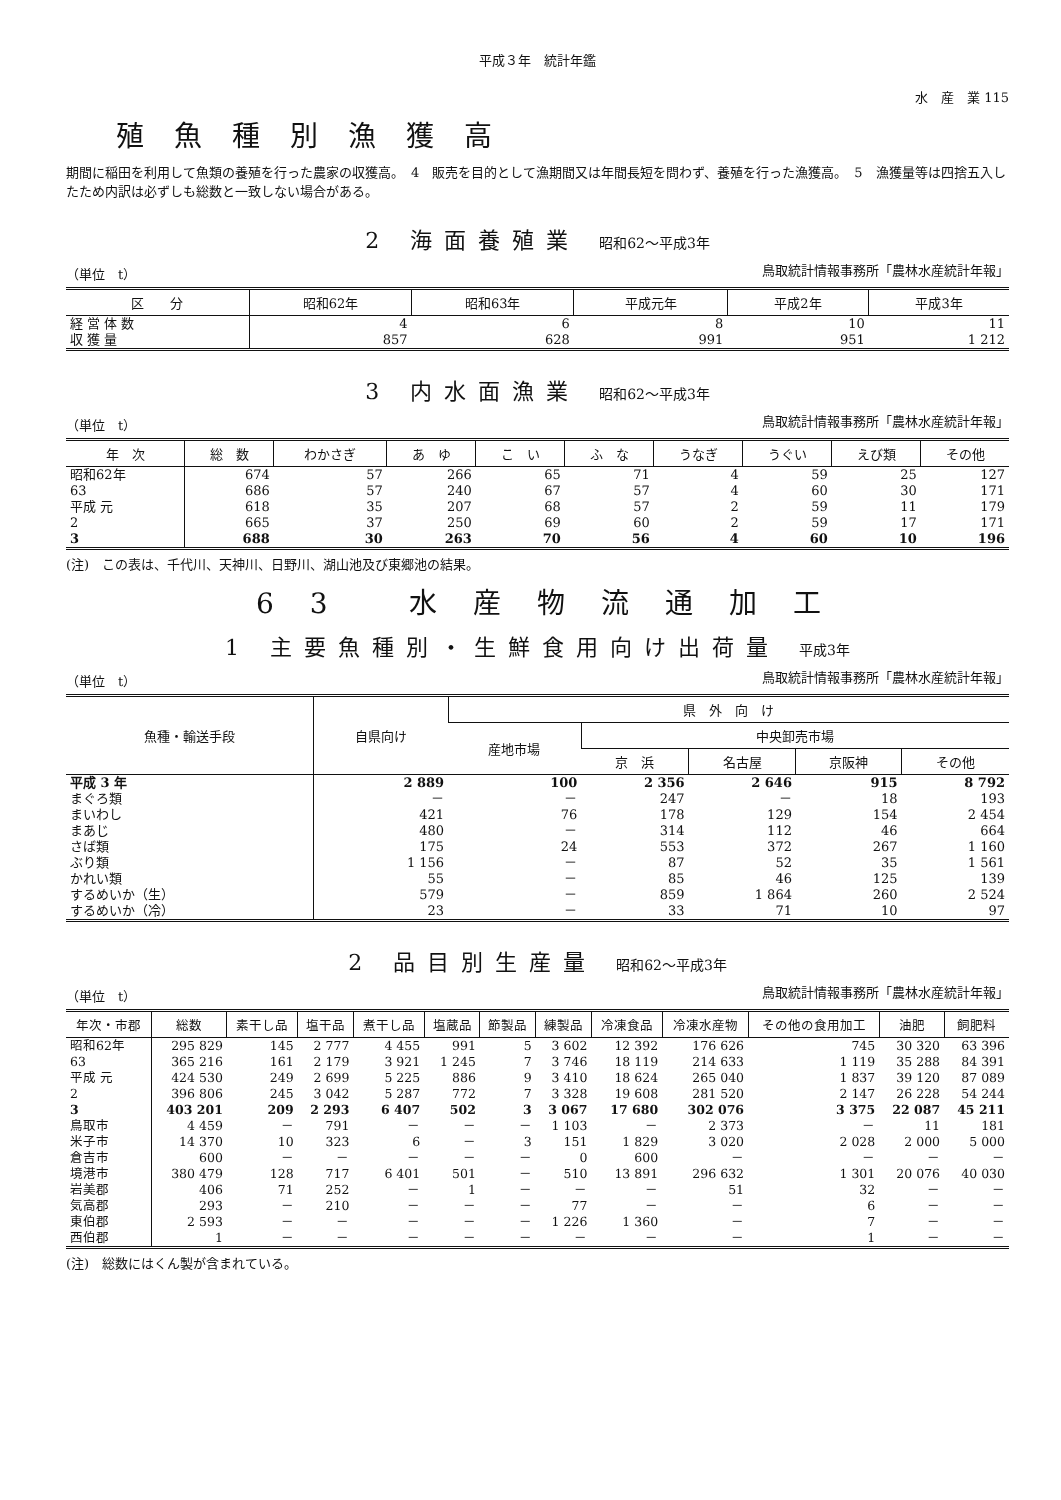平成３年　統計年鑑
水　産　業 115
殖魚種別漁獲高
期間に稲田を利用して魚類の養殖を行った農家の収獲高。　4　販売を目的として漁期間又は年間長短を問わず、養殖を行った漁獲高。　5　漁獲量等は四捨五入したため内訳は必ずしも総数と一致しない場合がある。
2 海面養殖業 昭和62～平成3年
（単位　t） 鳥取統計情報事務所「農林水産統計年報」
| 区 分 | 昭和62年 | 昭和63年 | 平成元年 | 平成2年 | 平成3年 |
| --- | --- | --- | --- | --- | --- |
| 経 営 体 数 | 4 | 6 | 8 | 10 | 11 |
| 収 獲 量 | 857 | 628 | 991 | 951 | 1 212 |
3 内水面漁業 昭和62～平成3年
（単位　t） 鳥取統計情報事務所「農林水産統計年報」
| 年 次 | 総 数 | わかさぎ | あ ゆ | こ い | ふ な | うなぎ | うぐい | えび類 | その他 |
| --- | --- | --- | --- | --- | --- | --- | --- | --- | --- |
| 昭和62年 | 674 | 57 | 266 | 65 | 71 | 4 | 59 | 25 | 127 |
| 63 | 686 | 57 | 240 | 67 | 57 | 4 | 60 | 30 | 171 |
| 平成 元 | 618 | 35 | 207 | 68 | 57 | 2 | 59 | 11 | 179 |
| 2 | 665 | 37 | 250 | 69 | 60 | 2 | 59 | 17 | 171 |
| 3 | 688 | 30 | 263 | 70 | 56 | 4 | 60 | 10 | 196 |
(注)　この表は、千代川、天神川、日野川、湖山池及び東郷池の結果。
63 水産物流通加工
1 主要魚種別・生鮮食用向け出荷量 平成3年
（単位　t） 鳥取統計情報事務所「農林水産統計年報」
| 魚種・輸送手段 | 自県向け | 県 外 向 け | | | | |
| --- | --- | --- | --- | --- | --- | --- |
| | | 産地市場 | 中央卸売市場 | | | |
| | | | 京 浜 | 名古屋 | 京阪神 | その他 |
| 平成 3 年 | 2 889 | 100 | 2 356 | 2 646 | 915 | 8 792 |
| まぐろ類 | － | － | 247 | － | 18 | 193 |
| まいわし | 421 | 76 | 178 | 129 | 154 | 2 454 |
| まあじ | 480 | － | 314 | 112 | 46 | 664 |
| さば類 | 175 | 24 | 553 | 372 | 267 | 1 160 |
| ぶり類 | 1 156 | － | 87 | 52 | 35 | 1 561 |
| かれい類 | 55 | － | 85 | 46 | 125 | 139 |
| するめいか（生） | 579 | － | 859 | 1 864 | 260 | 2 524 |
| するめいか（冷） | 23 | － | 33 | 71 | 10 | 97 |
2 品目別生産量 昭和62～平成3年
（単位　t） 鳥取統計情報事務所「農林水産統計年報」
| 年次・市郡 | 総数 | 素干し品 | 塩干品 | 煮干し品 | 塩蔵品 | 節製品 | 練製品 | 冷凍食品 | 冷凍水産物 | その他の食用加工 | 油肥 | 飼肥料 |
| --- | --- | --- | --- | --- | --- | --- | --- | --- | --- | --- | --- | --- |
| 昭和62年 | 295 829 | 145 | 2 777 | 4 455 | 991 | 5 | 3 602 | 12 392 | 176 626 | 745 | 30 320 | 63 396 |
| 63 | 365 216 | 161 | 2 179 | 3 921 | 1 245 | 7 | 3 746 | 18 119 | 214 633 | 1 119 | 35 288 | 84 391 |
| 平成 元 | 424 530 | 249 | 2 699 | 5 225 | 886 | 9 | 3 410 | 18 624 | 265 040 | 1 837 | 39 120 | 87 089 |
| 2 | 396 806 | 245 | 3 042 | 5 287 | 772 | 7 | 3 328 | 19 608 | 281 520 | 2 147 | 26 228 | 54 244 |
| 3 | 403 201 | 209 | 2 293 | 6 407 | 502 | 3 | 3 067 | 17 680 | 302 076 | 3 375 | 22 087 | 45 211 |
| 鳥取市 | 4 459 | － | 791 | － | － | － | 1 103 | － | 2 373 | － | 11 | 181 |
| 米子市 | 14 370 | 10 | 323 | 6 | － | 3 | 151 | 1 829 | 3 020 | 2 028 | 2 000 | 5 000 |
| 倉吉市 | 600 | － | － | － | － | － | 0 | 600 | － | － | － | － |
| 境港市 | 380 479 | 128 | 717 | 6 401 | 501 | － | 510 | 13 891 | 296 632 | 1 301 | 20 076 | 40 030 |
| 岩美郡 | 406 | 71 | 252 | － | 1 | － | － | － | 51 | 32 | － | － |
| 気高郡 | 293 | － | 210 | － | － | － | 77 | － | － | 6 | － | － |
| 東伯郡 | 2 593 | － | － | － | － | － | 1 226 | 1 360 | － | 7 | － | － |
| 西伯郡 | 1 | － | － | － | － | － | － | － | － | 1 | － | － |
(注)　総数にはくん製が含まれている。